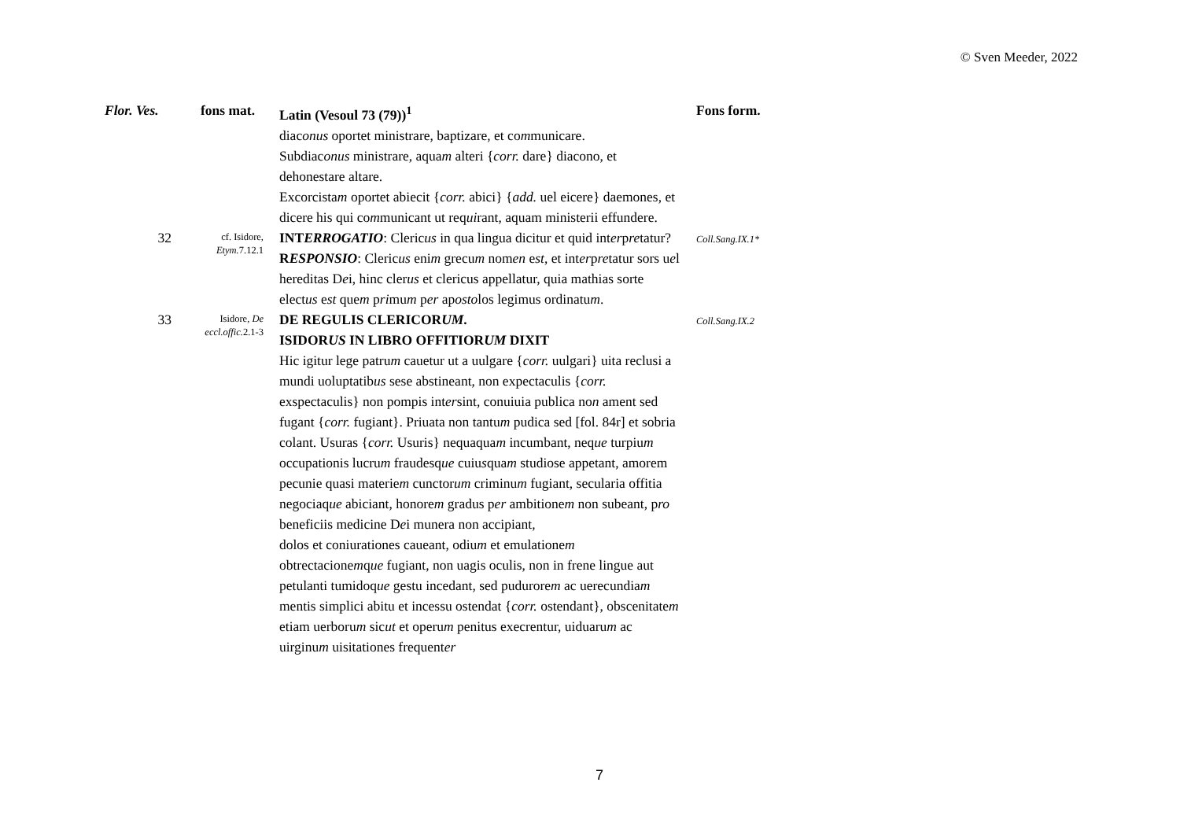© Sven Meeder, 2022
| Flor. Ves. | fons mat. | Latin (Vesoul 73 (79))<sup>1</sup> | Fons form. |
| --- | --- | --- | --- |
| | | diac onus oportet ministrare, baptizare, et co m municare. Subdiac onus ministrare, aqua m alteri { corr. dare} diacono, et dehonestare altare. Excorcista m oportet abiecit { corr. abici} { add. uel eicere} daemones, et dicere his qui co m municant ut req ui rant, aquam ministerii effundere. | |
| 32 | cf. Isidore, Etym. 7.12.1 | INT ERROGATIO : Cleric us in qua lingua dicitur et quid int er p re tatur? R ESPONSIO : Cleric us eni m grecu m nom en e st , et int er p re tatur sors u e l hereditas D e i, hinc cler us et clericus appellatur, quia mathias sorte elect us e st que m p ri mu m p er ap osto los legimus ordinatu m . | Coll.Sang.IX.1* |
| 33 | Isidore, De eccl.offic. 2.1-3 | DE REGULIS CLERICOR UM . ISIDOR US IN LIBRO OFFITIOR UM DIXIT Hic igitur lege patru m cauetur ut a uulgare { corr. uulgari} uita reclusi a mundi uoluptatib us sese abstineant, non expectaculis { corr. exspectaculis} non pompis int er sint, conuiuia publica no n ament sed fugant { corr. fugiant}. Priuata non tantu m pudica sed [fol. 84r] et sobria colant. Usuras { corr. Usuris} nequaqua m incumbant, neq ue turpiu m occupationis lucru m fraudesq ue cuiu s qua m studiose appetant, amorem pecunie quasi materie m cunctor um criminu m fugiant, secularia offitia negociaq ue abiciant, honore m gradus p er ambitione m non subeant, p ro beneficiis medicine D e i munera non accipiant, dolos et coniurationes caueant, odiu m et emulatione m obtrectacione m q ue fugiant, non uagis oculis, non in frene lingue aut petulanti tumidoq ue gestu incedant, sed pudurore m ac uerecundia m mentis simplici abitu et incessu ostendat { corr. ostendant}, obscenitate m etiam uerboru m sic ut et operu m penitus execrentur, uiduaru m ac uirginu m uisitationes frequent er | Coll.Sang.IX.2 |
7